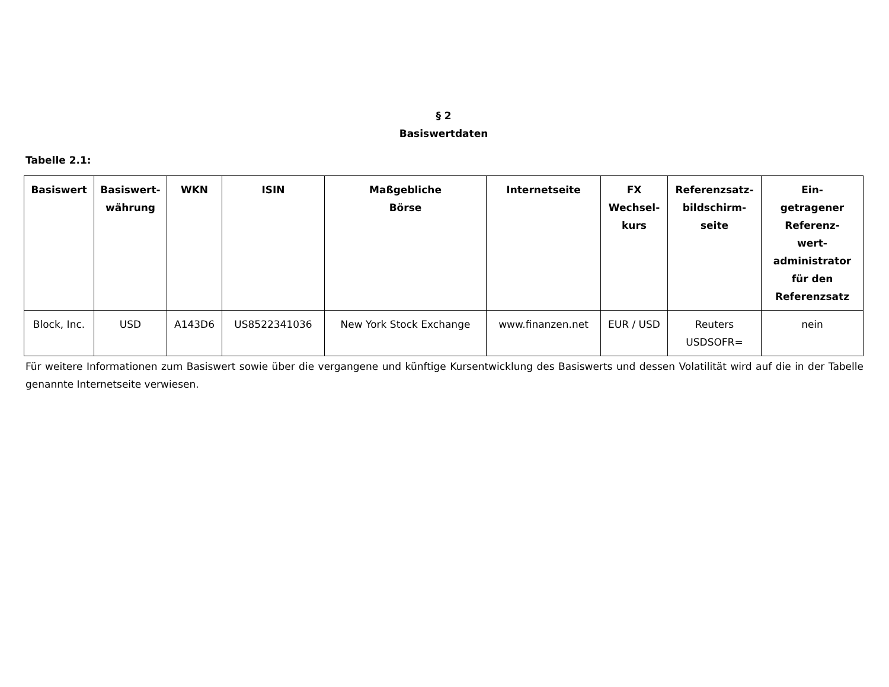§ 2
Basiswertdaten
Tabelle 2.1:
| Basiswert | Basiswert- währung | WKN | ISIN | Maßgebliche Börse | Internetseite | FX Wechsel- kurs | Referenzsatz- bildschirm- seite | Ein- getragener Referenz- wert- administrator für den Referenzsatz |
| --- | --- | --- | --- | --- | --- | --- | --- | --- |
| Block, Inc. | USD | A143D6 | US8522341036 | New York Stock Exchange | www.finanzen.net | EUR / USD | Reuters USDSOFR= | nein |
Für weitere Informationen zum Basiswert sowie über die vergangene und künftige Kursentwicklung des Basiswerts und dessen Volatilität wird auf die in der Tabelle genannte Internetseite verwiesen.